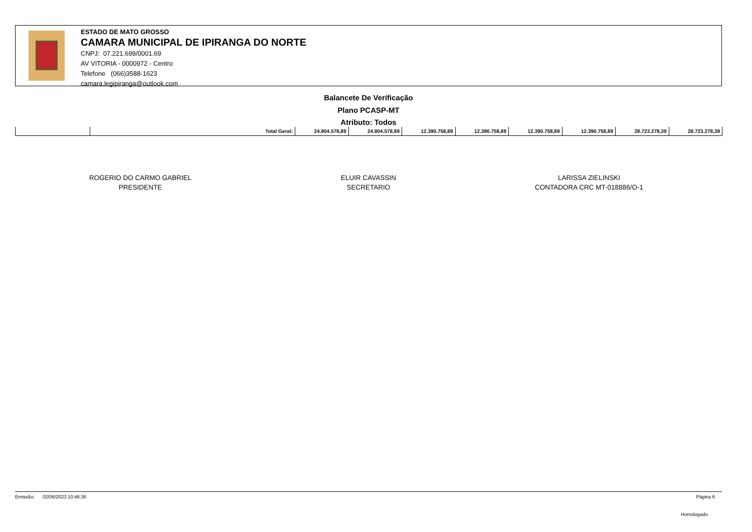ESTADO DE MATO GROSSO
CAMARA MUNICIPAL DE IPIRANGA DO NORTE
CNPJ: 07.221.699/0001.69
AV VITORIA - 0000972 - Centro
Telefone (066)3588-1623
camara.legipiranga@outlook.com
Balancete De Verificação
Plano PCASP-MT
Atributo: Todos
| | Total Geral: | 24.804.578,89 | 24.804.578,89 | 12.390.758,89 | 12.390.758,89 | 12.390.758,89 | 12.390.758,89 | 28.723.278,39 | 28.723.278,39 |
ROGERIO DO CARMO GABRIEL
PRESIDENTE
ELUIR CAVASSIN
SECRETARIO
LARISSA ZIELINSKI
CONTADORA CRC MT-018886/O-1
Emissão: 02/06/2023 10:46:36 Página 6
Homologado